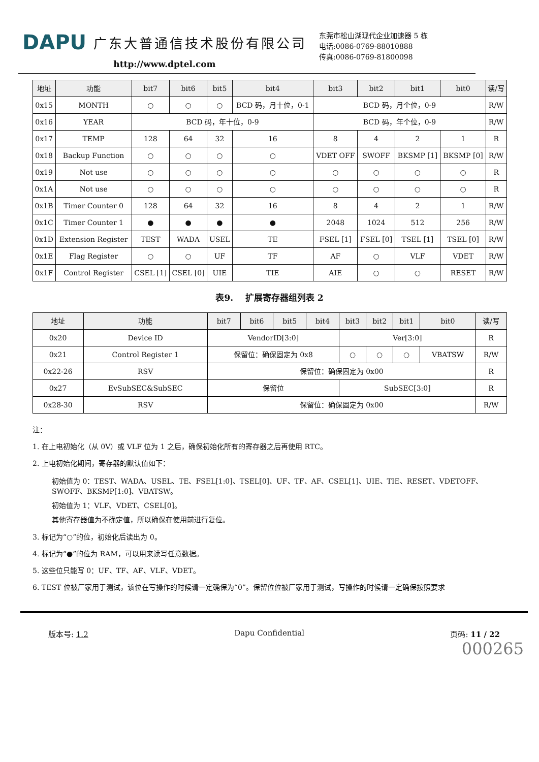DAPU 广东大普通信技术股份有限公司
http://www.dptel.com
东莞市松山湖现代企业加速器 5 栋
电话:0086-0769-88010888
传真:0086-0769-81800098
| 地址 | 功能 | bit7 | bit6 | bit5 | bit4 | bit3 | bit2 | bit1 | bit0 | 读/写 |
| --- | --- | --- | --- | --- | --- | --- | --- | --- | --- | --- |
| 0x15 | MONTH | ○ | ○ | ○ | BCD 码，月十位，0-1 | BCD 码，月个位，0-9 | | | | R/W |
| 0x16 | YEAR | BCD 码，年十位，0-9 | | | | BCD 码，年个位，0-9 | | | | R/W |
| 0x17 | TEMP | 128 | 64 | 32 | 16 | 8 | 4 | 2 | 1 | R |
| 0x18 | Backup Function | ○ | ○ | ○ | ○ | VDET OFF | SWOFF | BKSMP [1] | BKSMP [0] | R/W |
| 0x19 | Not use | ○ | ○ | ○ | ○ | ○ | ○ | ○ | ○ | R |
| 0x1A | Not use | ○ | ○ | ○ | ○ | ○ | ○ | ○ | ○ | R |
| 0x1B | Timer Counter 0 | 128 | 64 | 32 | 16 | 8 | 4 | 2 | 1 | R/W |
| 0x1C | Timer Counter 1 | ● | ● | ● | ● | 2048 | 1024 | 512 | 256 | R/W |
| 0x1D | Extension Register | TEST | WADA | USEL | TE | FSEL [1] | FSEL [0] | TSEL [1] | TSEL [0] | R/W |
| 0x1E | Flag Register | ○ | ○ | UF | TF | AF | ○ | VLF | VDET | R/W |
| 0x1F | Control Register | CSEL [1] | CSEL [0] | UIE | TIE | AIE | ○ | ○ | RESET | R/W |
表9. 扩展寄存器组列表 2
| 地址 | 功能 | bit7 | bit6 | bit5 | bit4 | bit3 | bit2 | bit1 | bit0 | 读/写 |
| --- | --- | --- | --- | --- | --- | --- | --- | --- | --- | --- |
| 0x20 | Device ID | VendorID[3:0] | | | | Ver[3:0] | | | | R |
| 0x21 | Control Register 1 | 保留位：确保固定为 0x8 | | | | ○ | ○ | ○ | VBATSW | R/W |
| 0x22-26 | RSV | 保留位：确保固定为 0x00 | | | | | | | | R |
| 0x27 | EvSubSEC&SubSEC | 保留位 | | | | SubSEC[3:0] | | | | R |
| 0x28-30 | RSV | 保留位：确保固定为 0x00 | | | | | | | | R/W |
注：
1. 在上电初始化（从 0V）或 VLF 位为 1 之后，确保初始化所有的寄存器之后再使用 RTC。
2. 上电初始化期间，寄存器的默认值如下：
初始值为 0：TEST、WADA、USEL、TE、FSEL[1:0]、TSEL[0]、UF、TF、AF、CSEL[1]、UIE、TIE、RESET、VDETOFF、SWOFF、BKSMP[1:0]、VBATSW。
初始值为 1：VLF、VDET、CSEL[0]。
其他寄存器值为不确定值，所以确保在使用前进行复位。
3. 标记为“○”的位，初始化后读出为 0。
4. 标记为“●”的位为 RAM，可以用来读写任意数据。
5. 这些位只能写 0：UF、TF、AF、VLF、VDET。
6. TEST 位被厂家用于测试，该位在写操作的时候请一定确保为“0”。保留位位被厂家用于测试，写操作的时候请一定确保按照要求
版本号: 1.2 Dapu Confidential 页码: 11 / 22
000265